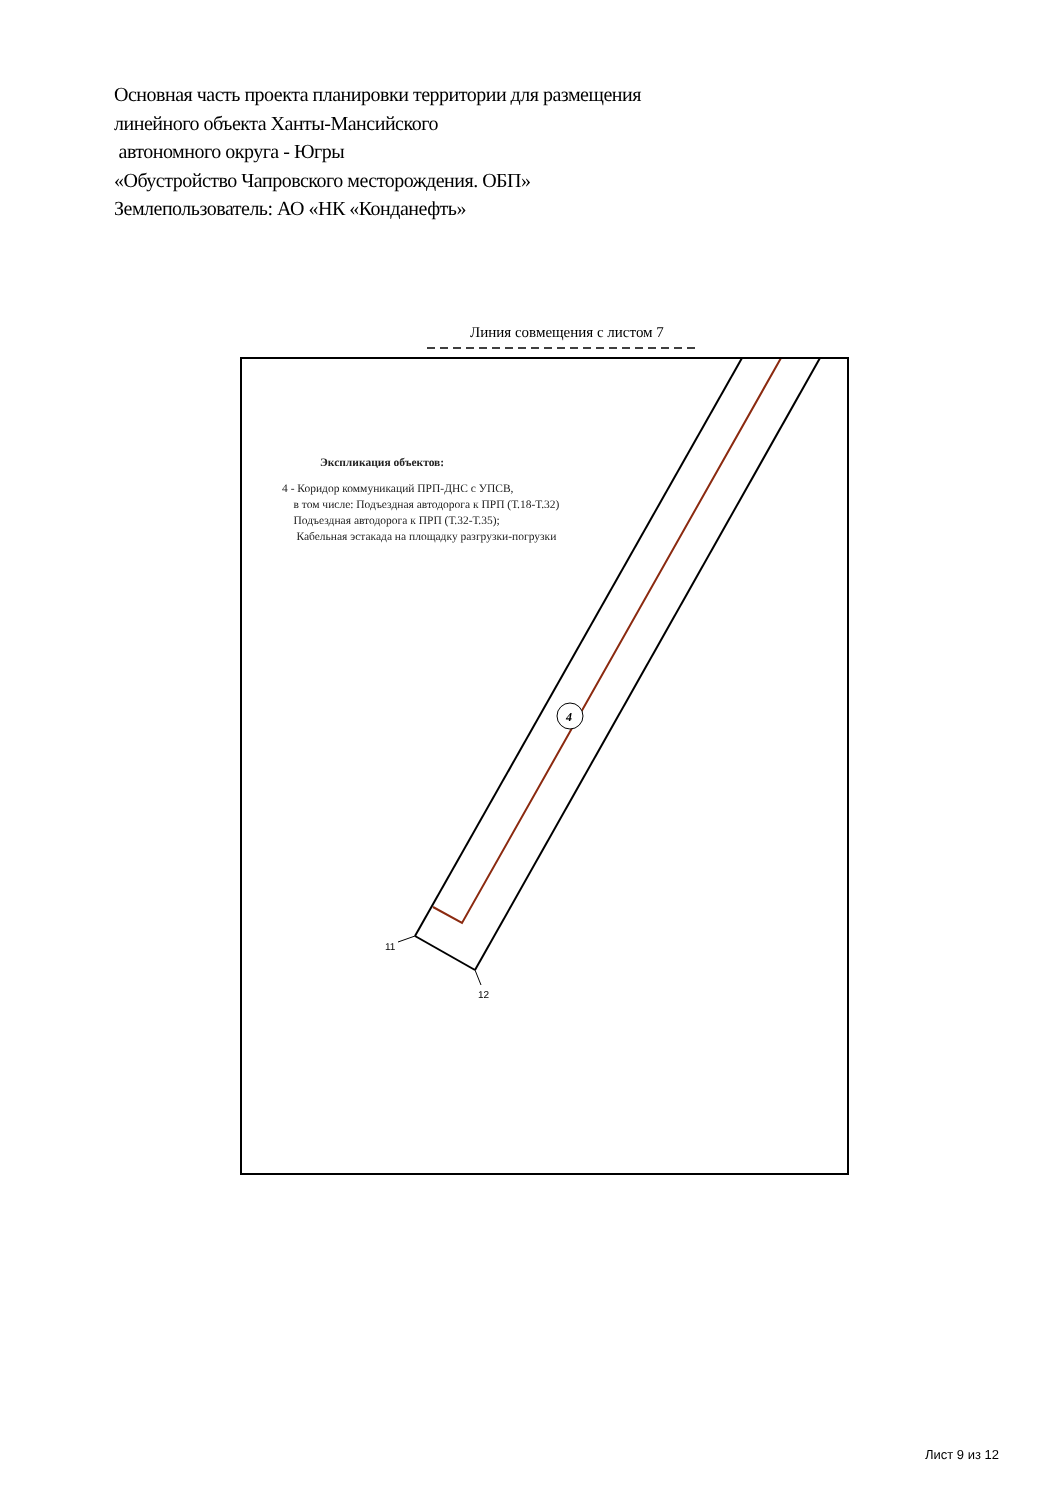Основная часть проекта планировки территории для размещения
линейного объекта Ханты-Мансийского
автономного округа - Югры
«Обустройство Чапровского месторождения. ОБП»
Землепользователь: АО «НК «Конданефть»
Линия совмещения с листом 7
4
11
12
Экспликация объектов:
4 - Коридор коммуникаций ПРП-ДНС с УПСВ,
в том числе: Подъездная автодорога к ПРП (Т.18-Т.32)
Подъездная автодорога к ПРП (Т.32-Т.35);
Кабельная эстакада на площадку разгрузки-погрузки
Лист 9 из 12